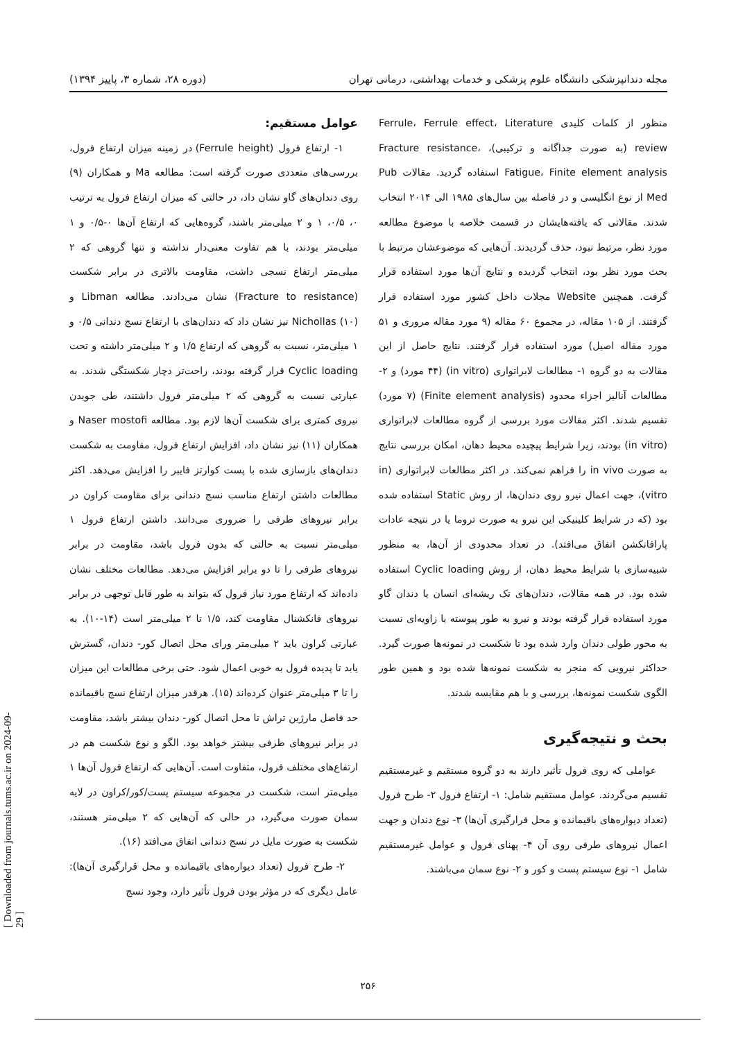مجله دندانپزشکی دانشگاه علوم پزشکی و خدمات بهداشتی، درمانی تهران (دوره ۲۸، شماره ۳، پاییز ۱۳۹۴)
منظور از کلمات کلیدی Ferrule، Ferrule effect، Literature review (به صورت جداگانه و ترکیبی)، Fracture resistance، Fatigue، Finite element analysis استفاده گردید. مقالات Pub Med از نوع انگلیسی و در فاصله بین سال‌های ۱۹۸۵ الی ۲۰۱۴ انتخاب شدند. مقالاتی که یافته‌هایشان در قسمت خلاصه با موضوع مطالعه مورد نظر، مرتبط نبود، حذف گردیدند. آن‌هایی که موضوعشان مرتبط با بحث مورد نظر بود، انتخاب گردیده و نتایج آن‌ها مورد استفاده قرار گرفت. همچنین Website مجلات داخل کشور مورد استفاده قرار گرفتند. از ۱۰۵ مقاله، در مجموع ۶۰ مقاله (۹ مورد مقاله مروری و ۵۱ مورد مقاله اصیل) مورد استفاده قرار گرفتند. نتایج حاصل از این مقالات به دو گروه ۱- مطالعات لابراتواری (in vitro) (۴۴ مورد) و ۲- مطالعات آنالیز اجزاء محدود (Finite element analysis) (۷ مورد) تقسیم شدند. اکثر مقالات مورد بررسی از گروه مطالعات لابراتواری (in vitro) بودند، زیرا شرایط پیچیده محیط دهان، امکان بررسی نتایج به صورت in vivo را فراهم نمی‌کند. در اکثر مطالعات لابراتواری (in vitro)، جهت اعمال نیرو روی دندان‌ها، از روش Static استفاده شده بود (که در شرایط کلینیکی این نیرو به صورت تروما یا در نتیجه عادات پارافانکشن اتفاق می‌افتد). در تعداد محدودی از آن‌ها، به منظور شبیه‌سازی با شرایط محیط دهان، از روش Cyclic loading استفاده شده بود. در همه مقالات، دندان‌های تک ریشه‌ای انسان یا دندان گاو مورد استفاده قرار گرفته بودند و نیرو به طور پیوسته با زاویه‌ای نسبت به محور طولی دندان وارد شده بود تا شکست در نمونه‌ها صورت گیرد. حداکثر نیرویی که منجر به شکست نمونه‌ها شده بود و همین طور الگوی شکست نمونه‌ها، بررسی و با هم مقایسه شدند.
بحث و نتیجه‌گیری
عواملی که روی فرول تأثیر دارند به دو گروه مستقیم و غیرمستقیم تقسیم می‌گردند. عوامل مستقیم شامل: ۱- ارتفاع فرول ۲- طرح فرول (تعداد دیواره‌های باقیمانده و محل قرارگیری آن‌ها) ۳- نوع دندان و جهت اعمال نیروهای طرفی روی آن ۴- پهنای فرول و عوامل غیرمستقیم شامل ۱- نوع سیستم پست و کور و ۲- نوع سمان می‌باشند.
عوامل مستقیم:
۱- ارتفاع فرول (Ferrule height) در زمینه میزان ارتفاع فرول، بررسی‌های متعددی صورت گرفته است: مطالعه Ma و همکاران (۹) روی دندان‌های گاو نشان داد، در حالتی که میزان ارتفاع فرول به ترتیب ۰، ۰/۵، ۱ و ۲ میلی‌متر باشند، گروه‌هایی که ارتفاع آن‌ها ۰-۰/۵ و ۱ میلی‌متر بودند، با هم تفاوت معنی‌دار نداشته و تنها گروهی که ۲ میلی‌متر ارتفاع نسجی داشت، مقاومت بالاتری در برابر شکست (Fracture to resistance) نشان می‌دادند. مطالعه Libman و Nichollas (۱۰) نیز نشان داد که دندان‌های با ارتفاع نسج دندانی ۰/۵ و ۱ میلی‌متر، نسبت به گروهی که ارتفاع ۱/۵ و ۲ میلی‌متر داشته و تحت Cyclic loading قرار گرفته بودند، راحت‌تر دچار شکستگی شدند. به عبارتی نسبت به گروهی که ۲ میلی‌متر فرول داشتند، طی جویدن نیروی کمتری برای شکست آن‌ها لازم بود. مطالعه Naser mostofi و همکاران (۱۱) نیز نشان داد، افزایش ارتفاع فرول، مقاومت به شکست دندان‌های بازسازی شده با پست کوارتز فایبر را افزایش می‌دهد. اکثر مطالعات داشتن ارتفاع مناسب نسج دندانی برای مقاومت کراون در برابر نیروهای طرفی را ضروری می‌دانند. داشتن ارتفاع فرول ۱ میلی‌متر نسبت به حالتی که بدون فرول باشد، مقاومت در برابر نیروهای طرفی را تا دو برابر افزایش می‌دهد. مطالعات مختلف نشان داده‌اند که ارتفاع مورد نیاز فرول که بتواند به طور قابل توجهی در برابر نیروهای فانکشنال مقاومت کند، ۱/۵ تا ۲ میلی‌متر است (۱۴-۱۰). به عبارتی کراون باید ۲ میلی‌متر ورای محل اتصال کور- دندان، گسترش یابد تا پدیده فرول به خوبی اعمال شود. حتی برخی مطالعات این میزان را تا ۳ میلی‌متر عنوان کرده‌اند (۱۵). هرقدر میزان ارتفاع نسج باقیمانده حد فاصل مارژین تراش تا محل اتصال کور- دندان بیشتر باشد، مقاومت در برابر نیروهای طرفی بیشتر خواهد بود. الگو و نوع شکست هم در ارتفاع‌های مختلف فرول، متفاوت است. آن‌هایی که ارتفاع فرول آن‌ها ۱ میلی‌متر است، شکست در مجموعه سیستم پست/کور/کراون در لایه سمان صورت می‌گیرد، در حالی که آن‌هایی که ۲ میلی‌متر هستند، شکست به صورت مایل در نسج دندانی اتفاق می‌افتد (۱۶).
۲- طرح فرول (تعداد دیواره‌های باقیمانده و محل قرارگیری آن‌ها): عامل دیگری که در مؤثر بودن فرول تأثیر دارد، وجود نسج
۲۵۶
[ Downloaded from journals.tums.ac.ir on 2024-09-29 ]